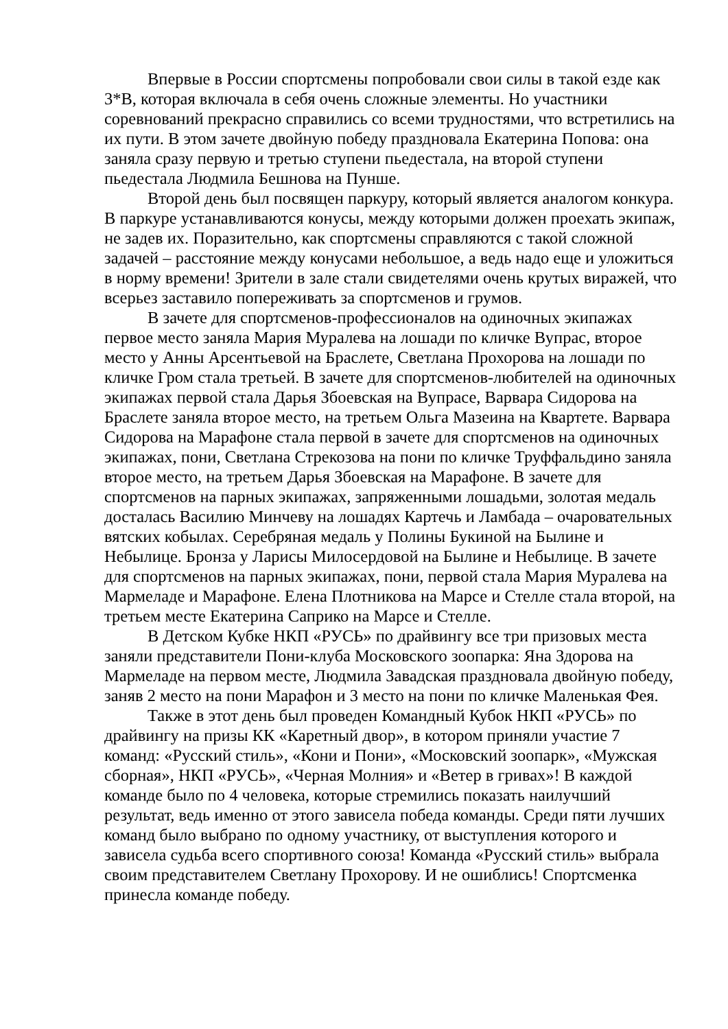Впервые в России спортсмены попробовали свои силы в такой езде как 3*В, которая включала в себя очень сложные элементы. Но участники соревнований прекрасно справились со всеми трудностями, что встретились на их пути. В этом зачете двойную победу праздновала Екатерина Попова: она заняла сразу первую и третью ступени пьедестала, на второй ступени пьедестала Людмила Бешнова на Пунше.
Второй день был посвящен паркуру, который является аналогом конкура. В паркуре устанавливаются конусы, между которыми должен проехать экипаж, не задев их. Поразительно, как спортсмены справляются с такой сложной задачей – расстояние между конусами небольшое, а ведь надо еще и уложиться в норму времени! Зрители в зале стали свидетелями очень крутых виражей, что всерьез заставило попереживать за спортсменов и грумов.
В зачете для спортсменов-профессионалов на одиночных экипажах первое место заняла Мария Муралева на лошади по кличке Вупрас, второе место у Анны Арсентьевой на Браслете, Светлана Прохорова на лошади по кличке Гром стала третьей. В зачете для спортсменов-любителей на одиночных экипажах первой стала Дарья Збоевская на Вупрасе, Варвара Сидорова на Браслете заняла второе место, на третьем Ольга Мазеина на Квартете. Варвара Сидорова на Марафоне стала первой в зачете для спортсменов на одиночных экипажах, пони, Светлана Стрекозова на пони по кличке Труффальдино заняла второе место, на третьем Дарья Збоевская на Марафоне. В зачете для спортсменов на парных экипажах, запряженными лошадьми, золотая медаль досталась Василию Минчеву на лошадях Картечь и Ламбада – очаровательных вятских кобылах. Серебряная медаль у Полины Букиной на Былине и Небылице. Бронза у Ларисы Милосердовой на Былине и Небылице. В зачете для спортсменов на парных экипажах, пони, первой стала Мария Муралева на Мармеладе и Марафоне. Елена Плотникова на Марсе и Стелле стала второй, на третьем месте Екатерина Саприко на Марсе и Стелле.
В Детском Кубке НКП «РУСЬ» по драйвингу все три призовых места заняли представители Пони-клуба Московского зоопарка: Яна Здорова на Мармеладе на первом месте, Людмила Завадская праздновала двойную победу, заняв 2 место на пони Марафон и 3 место на пони по кличке Маленькая Фея.
Также в этот день был проведен Командный Кубок НКП «РУСЬ» по драйвингу на призы КК «Каретный двор», в котором приняли участие 7 команд: «Русский стиль», «Кони и Пони», «Московский зоопарк», «Мужская сборная», НКП «РУСЬ», «Черная Молния» и «Ветер в гривах»! В каждой команде было по 4 человека, которые стремились показать наилучший результат, ведь именно от этого зависела победа команды. Среди пяти лучших команд было выбрано по одному участнику, от выступления которого и зависела судьба всего спортивного союза! Команда «Русский стиль» выбрала своим представителем Светлану Прохорову. И не ошиблись! Спортсменка принесла команде победу.